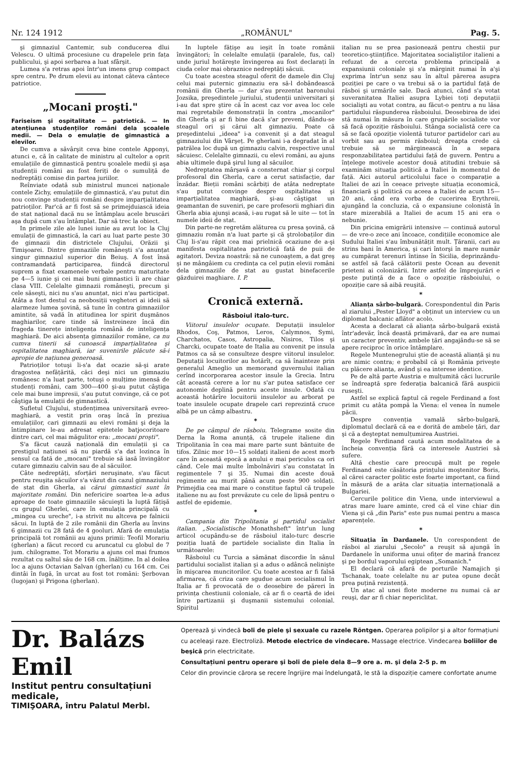Nr. 124 1912 „ROMÂNUL" Pag. 5.
şi gimnaziul Cantemir, sub conducerea dlui Velescu. O ultimă procesiune cu drapelele prin fața publicului, şi apoi serbarea a luat sfârşit.
Lumea s'a retras apoi într'un imens grup compact spre centru. Pe drum elevii au intonat câteva cântece patriotice.
„Mocani proşti."
Fariseism şi ospitalitate — patriotică. — In atențiunea studenților români dela şcoalele medii. — Dela o emulație de gimnastică a elevilor.
De cumva a săvârşit ceva bine contele Apponyi, atunci e, că în calitate de ministru al cultelor a oprit emulațiile de gimnastică pentru şcoalele medii şi aşa studenții români au fost feriți de o sumuliță de nedreptăți comise din partea juriilor.
Reînviate odată sub ministrul muncei naționale contele Zichy, emulațiile de gimnastică, s'au putut din nou convinge studenții români despre imparțialitatea patrioților. Par'că ar fi fost să se primejduiască ideia de stat național dacă nu se întâmplau acele bruscări aşa după cum s'au întâmplat. Dar să trec la obiect.
In primele zile ale lunei iunie au avut loc la Cluj emulații de gimnastică, la cari au luat parte peste 30 de gimnazii din districtele Clujului, Orăzii şi Timişoarei. Dintre gimnaziile româneşti s'a anunțat singur gimnaziul superior din Beiuş. A fost însă contramandată participarea, fiindcă directorul suprem a fixat examenele verbale pentru maturitate pe 4—5 iunie şi cei mai buni gimnastici îi are chiar clasa VIII. Celelalte gimnazii româneşti, precum şi cele săseşti, nici nu s'au anunțat, nici n'au participat. Atâta a fost destul ca neobosiții veghetori ai ideii să alarmeze lumea şovină, să tune în contra gimnaziilor amintite, să vadă în atitudinea lor spirit duşmănos maghiarilor, care tinde să înstreineze încă din fragedа tinerețe inteligența română de inteligența maghiară. De aici absența gimnaziilor române, ca nu cumva tinerii să cunoască imparțialitatea şi ospitalitatea maghiară, iar suvenirile plăcute să-i apropie de națiunea generoasă.
Patrioților totuşi li-s'a dat ocazie să-şi arate dragostea nefățărită, căci deşi nici un gimnaziu românesc n'a luat parte, totuşi o mulțime imensă de studenți români, cam 300—400 şi-au putut câştiga cele mai bune impresii, s'au putut convinge, că ce pot câştiga la emulații de gimnastică.
Sufletul Clujului, studențimea universitară evreo-maghiară, a vestit prin oraş încă în preziua emulațiilor, cari gimnazii au elevi români şi deja la întimpinare le-au adresat epitetele batjocoritoare dintre cari, cel mai măgulitor era: „mocani proşti".
S'a făcut cauză națională din emulații şi ca prestigiul națiunei să nu piardă s'a dat lozinca în sensul ca fată de „mocani" trebuie să iasă învingător cutare gimnaziu calvin sau de al săcuilor.
Câte nedreptăți, sforțări neruşinate, s'au făcut pentru reuşita săcuilor s'a văzut din cazul gimnaziului de stat din Gherla, ai cărui gimnastici sunt în majoritate români. Din nefericire soartea le-a adus aproape de toate gimnaziile săcuieşti la luptă fățişă cu grupul Gherlei, care în emulația principală cu „mingea cu ureche", i-a strivit nu altceva pe falnicii săcui. In luptă de 2 zile românii din Gherla au învins 6 gimnazii cu 28 fată de 4 gooluri. Afară de emulația principală tot românii au ajuns primii: Teofil Morariu (gherlan) a făcut record cu aruncatul cu globul de 7 jum. chilograme. Tot Morariu a ajuns cel mai frumos rezultat cu saltul său de 168 cm. înălțime. In al doilea loc a ajuns Octavian Salvan (gherlan) cu 164 cm. Cei dintâi în fugă, în urcat au fost tot români: Şerbovan (lugojan) şi Prigona (gherlan).
In luptele fățişe au ieşit în toate românii învingători; în celelalte emulații (paralele, fus, cal) unde juriul hotăreşte învingerea au fost declarați în ciuda celor mai obraznice nedreptăți săcuii.
Cu toate acestea steagul oferit de damele din Cluj celui mai puternic gimnaziu era să-l dobândească românii din Gherla — dar s'au prezentat baronului Jozsika, preşedintele juriului, studenții universitari şi i-au dat spre ştire că în acest caz vor avea loc cele mai regretabile demonstrații în contra „mocanilor" din Gherla şi ar fi bine dacă s'ar preveni, dându-se steagul ori şi cărui alt gimnaziu. Poate că preşedintelui „ideea" i-a convenit şi a dat steagul gimnaziului din Vârşeț. Pe gherlani i-a degradat în al patrălea loc după un gimnaziu calvin, respective unul săcuiesc. Celelalte gimnazii, cu elevi români, au ajuns abia ultimele după şirul lung al săcuilor.
Nedreptatea mârşavă a consternat chiar şi corpul profesoral din Gherla, care a cerut satisfacție, dar înzădar. Bieții români scârbiți de atâta nedreptate s'au putut convinge despre ospitalitatea şi imparțialitatea maghiară, şi-au câştigat un geamantan de suveniri, pe care profesorii mghiari din Gherla abia ajunşi acasă, i-au rugat să le uite — tot în numele ideii de stat.
Din parte-ne regretăm alăturea cu presa şovină, că gimnaziu român n'a luat parte şi că ştrolobaților din Cluj li-s'au răpit cea mai prielnică ocaziune de a-şi manifesta ospitalitatea patriotică fată de puii de agitatori. Deviza noastră: să ne cunoaştem, a dat greş şi ne mângâiem cu credința ca cel puțin elevii români dela gimnaziile de stat au gustat binefacerile găzduirei maghiare. I. P.
Cronică externă.
Răsboiul italo-turc.
Viitorul insulelor ocupate. Deputații insulelor Rhodos, Coş, Patmos, Leros, Calymnos, Symi, Charchatos, Casos, Astropalia, Nisiros, Tilos şi Charcki, ocupate toate de Italia au convenit pe insula Patmos ca să se consulteze despre viitorul insulelor. Deputații locuitorilor au hotărît, ca să înainteze prin generalul Ameglio un memorand guvernului italian cerînd incorporarea acestor insule la Grecia. Intru cât această cerere a lor nu s'ar putea satisface cer autonomie deplină pentru aceste insule. Odată cu această hotărîre locuitorii insulelor au arborat pe toate insulele ocupate drapele cari reprezintă cruce albă pe un câmp albastru.
*
De pe câmpul de răsboiu. Telegrame sosite din Derna la Roma anunță, că trupele italiene din Tripolitania în cea mai mare parte sunt băntuite de tifos. Zilnic mor 10—15 soldați italieni de acest morb care în această epocă a anului e mai periculos ca ori când. Cele mai multe îmbolnăviri s'au constatat în regimentele 7 şi 35. Numai din aceste două regimente au murit până acum peste 900 soldați. Primejdia cea mai mare o constitue faptul că trupele italiene nu au fost prevăzute cu cele de lipsă pentru o astfel de epidemie.
*
Campania din Tripolitania şi partidul socialist italian. „Socialistische Monathsheft" într'un lung articol ocupându-se de răsboiul italo-turc descrie poziția luată de partidele socialiste din Italia în următoarele:
Răsboiul cu Turcia a sămănat discordie în sânul partidului socialist italian şi a adus o adâncă nelinişte în mişcarea muncitorilor. Cu toate acestea ar fi falsă afirmarea, că criza care sgudue acum socialismul în Italia ar fi provocată de o deosebire de păreri în privința chestiunii coloniale, că ar fi o ceartă de idei între partizanii şi duşmanii sistemului colonial. Spiritul
italian nu se prea pasionează pentru chestii pur teoretico-ştiințifice. Majoritatea socialiştilor italieni a refuzat de a cerceta problema principală a expansiunii coloniale şi s'a mărginit numai în a'şi exprima într'un senz sau în altul părerea asupra poziției pe care o va trebui să o ia partidul față de răsboi şi urmările sale. Dacă atunci, când s'a votat suveranitatea Italiei asupra Lybiei toți deputații socialişti au votat contra, au făcut-o pentru a nu lăsa partidului răspunderea răsboiului. Deosebirea de idei stă numai în măsura în care grupările socialiste vor să facă opoziție răsboiului. Stânga socialistă cere ca să se facă opoziție violentă tuturor partidelor cari au vorbit sau au permis răsboiul; dreapta crede că trebuie să se mărginească în a separa responzabilitatea partidului față de guvern. Pentru a înțelege motivele acestor două atitudini trebuie să examinăm situația politică a Italiei în momentul de față. Aici autorul articolului face o comparație a Italiei de azi în ceeace priveşte situația economică, financiară şi politică cu aceea a Italiei de acum 15—20 ani, când era vorba de cucerirea Erythreii, ajungând la concluzia, că o expansiune colonistă în stare mizerabilă a Italiei de acum 15 ani era o nebunie.
Din pricina emigrării intensive — continuă autorul — de vre-o zece ani încoace, condițiile economice ale Sudului Italiei s'au îmbunătățit mult. Țăranii, cari au strins bani în America, şi cari întorşi în mare număr au cumpărat terenuri întinse în Sicilia, deprinzându-se astfel să facă călătorii peste Ocean au devenit prieteni ai colonizării. Intre astfel de împrejurări e peste putință de a face o opoziție răsboiului, o opoziție care să aibă reuşită.
*
Alianța sârbo-bulgară. Corespondentul din Paris al ziarului „Pester Lloyd" a obținut un interview cu un diplomat balcanic aflător acolo.
Acesta a declarat că alianța sârbo-bulgară există într'adevăr, încă deastă primăvară, dar ea are numai un caracter preventiv, ambele țări angajându-se să se apere reciproc în orice întâmplare.
Regele Muntenegrului ştie de această alianță şi nu are nimic contra; e probabil că şi România priveşte cu plăcere alianța, având şi ea interese identice.
Pe de altă parte Austria e mulțumită căci lucrurile se îndreaptă spre federația balcanică fără auspicii ruseşti.
Astfel se explică faptul că regele Ferdinand a fost primit cu atâta pompă la Viena: el venea în numele păcii.
Despre convenția vamală sârbo-bulgară, diplomatul declară că ea e dorită de ambele țări, dar şi că a deşteptat nemulțumirea Austriei.
Regele Ferdinand caută acum modalitatea de a încheia convenția fără ca interesele Austriei să sufere.
Altă chestie care preocupă mult pe regele Ferdinand este căsătoria prințului moştenitor Boris, al cărei caracter politic este foarte important, ca fiind în măsură de a arăta clar situația internațională a Bulgariei.
Cercurile politice din Viena, unde interviewul a atras mare luare aminte, cred că el vine chiar din Viena şi că „din Paris" este pus numai pentru a masca aparențele.
*
Situația în Dardanele. Un corespondent de răsboi al ziarului „Secolo" a reuşit să ajungă în Dardanele în uniforma unui ofițer de marină francez şi pe bordul vaporului egiptean „Somanich."
El declară că afară de porturile Namajich şi Tschanak, toate celelalte nu ar putea opune decât prea puțină rezistență.
Un atac al unei flote moderne nu numai că ar reuşi, dar ar fi chiar nepericlitat.
Dr. Balázs Emil
Institut pentru consultațiuni medicale,
TIMIŞOARA, întru Palatul Merbl.
Operează şi vindecă boli de piele şi sexuale cu razele Röntgen. Operarea polipilor şi a altor formațiuni cu aceleaşi raze. Electroliză. Metode electrice de vindecare. Massage electrice. Vindecarea boliilor de beşică prin electricitate.
Consultațiuni pentru operare şi boli de piele dela 8—9 ore a. m. şi dela 2-5 p. m
Celor din provincie cărora se recere îngrijire mai îndelungată, le stă la dispoziție camere confortate anume